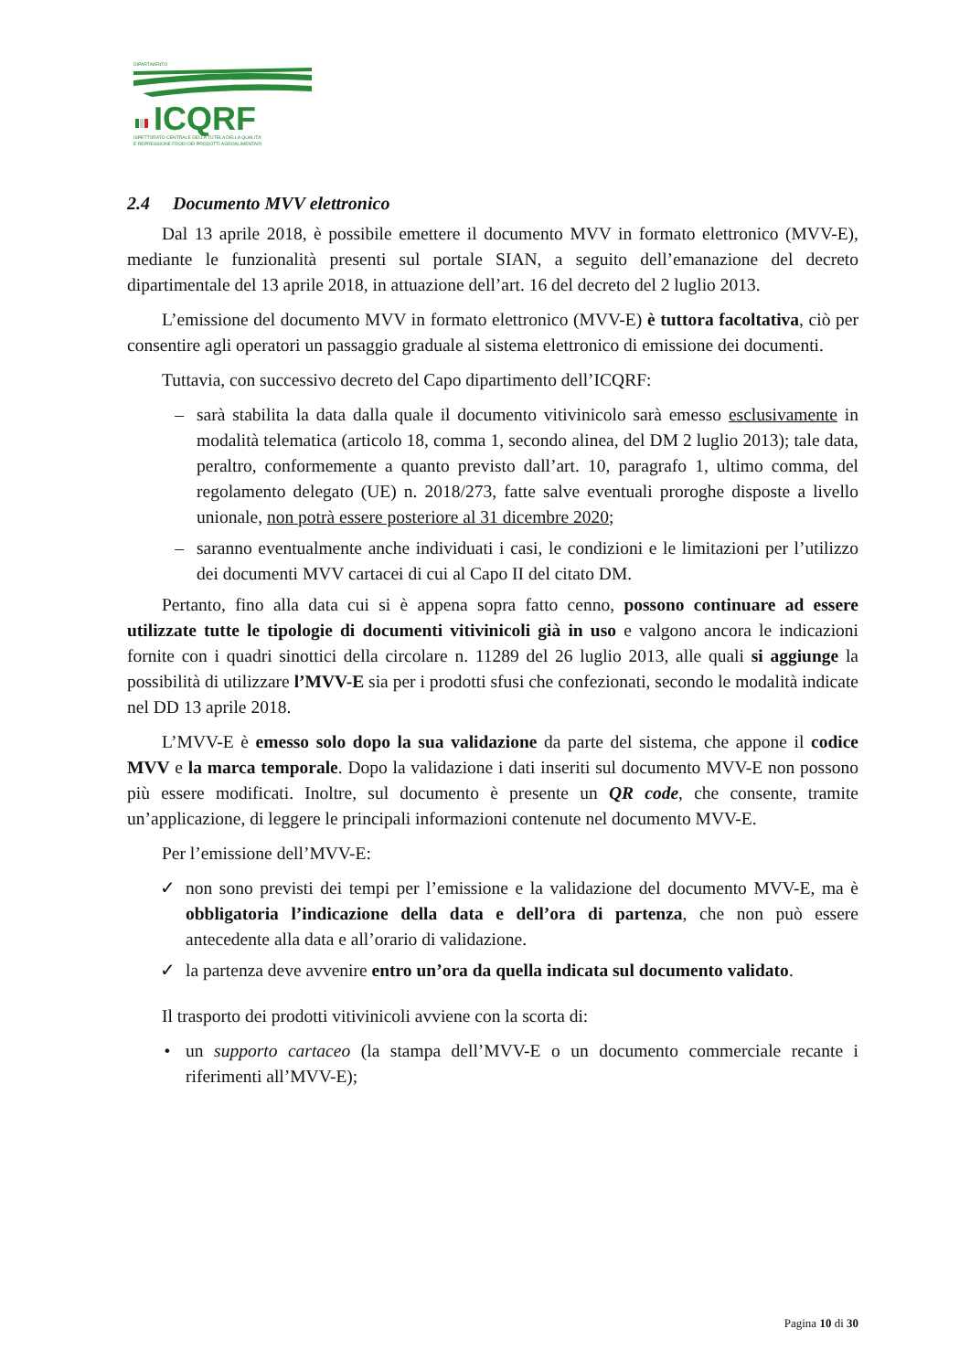DIPARTIMENTO
ICQRF
ISPETTORATO CENTRALE DELLA TUTELA DELLA QUALITA'
E REPRESSIONE FRODI DEI PRODOTTI AGROALIMENTARI
2.4 Documento MVV elettronico
Dal 13 aprile 2018, è possibile emettere il documento MVV in formato elettronico (MVV-E), mediante le funzionalità presenti sul portale SIAN, a seguito dell’emanazione del decreto dipartimentale del 13 aprile 2018, in attuazione dell’art. 16 del decreto del 2 luglio 2013.
L’emissione del documento MVV in formato elettronico (MVV-E) è tuttora facoltativa, ciò per consentire agli operatori un passaggio graduale al sistema elettronico di emissione dei documenti.
Tuttavia, con successivo decreto del Capo dipartimento dell’ICQRF:
– sarà stabilita la data dalla quale il documento vitivinicolo sarà emesso esclusivamente in modalità telematica (articolo 18, comma 1, secondo alinea, del DM 2 luglio 2013); tale data, peraltro, conformemente a quanto previsto dall’art. 10, paragrafo 1, ultimo comma, del regolamento delegato (UE) n. 2018/273, fatte salve eventuali proroghe disposte a livello unionale, non potrà essere posteriore al 31 dicembre 2020;
– saranno eventualmente anche individuati i casi, le condizioni e le limitazioni per l’utilizzo dei documenti MVV cartacei di cui al Capo II del citato DM.
Pertanto, fino alla data cui si è appena sopra fatto cenno, possono continuare ad essere utilizzate tutte le tipologie di documenti vitivinicoli già in uso e valgono ancora le indicazioni fornite con i quadri sinottici della circolare n. 11289 del 26 luglio 2013, alle quali si aggiunge la possibilità di utilizzare l’MVV-E sia per i prodotti sfusi che confezionati, secondo le modalità indicate nel DD 13 aprile 2018.
L’MVV-E è emesso solo dopo la sua validazione da parte del sistema, che appone il codice MVV e la marca temporale. Dopo la validazione i dati inseriti sul documento MVV-E non possono più essere modificati. Inoltre, sul documento è presente un QR code, che consente, tramite un’applicazione, di leggere le principali informazioni contenute nel documento MVV-E.
Per l’emissione dell’MVV-E:
✓ non sono previsti dei tempi per l’emissione e la validazione del documento MVV-E, ma è obbligatoria l’indicazione della data e dell’ora di partenza, che non può essere antecedente alla data e all’orario di validazione.
✓ la partenza deve avvenire entro un’ora da quella indicata sul documento validato.
Il trasporto dei prodotti vitivinicoli avviene con la scorta di:
• un supporto cartaceo (la stampa dell’MVV-E o un documento commerciale recante i riferimenti all’MVV-E);
Pagina 10 di 30